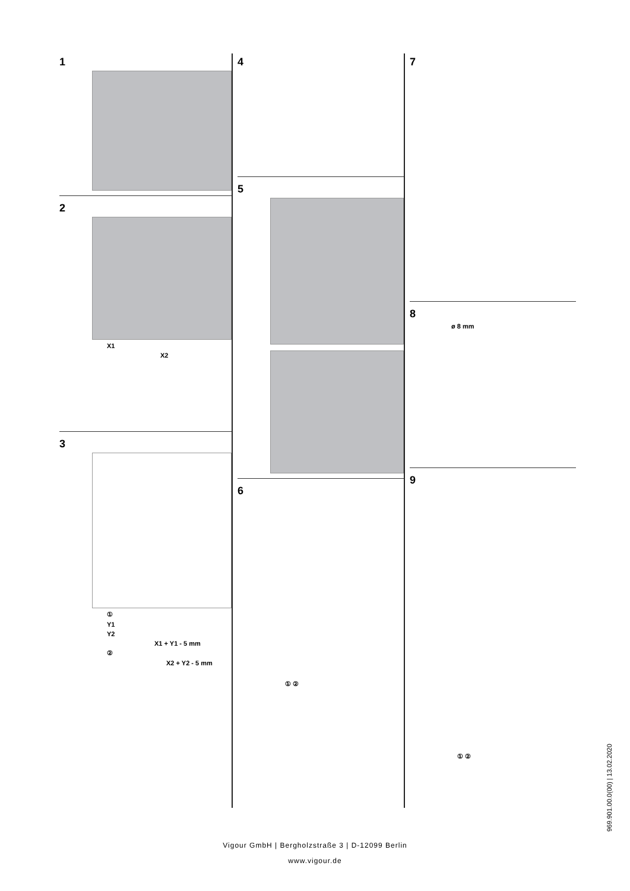1
2
X1
X2
3
①
Y1
Y2
X1 + Y1 - 5 mm
②
X2 + Y2 - 5 mm
4
5
6
① ②
7
8
ø 8 mm
9
① ②
Vigour GmbH | Bergholzstraße 3 | D-12099 Berlin
www.vigour.de
969.901.00.0(00) | 13.02.2020